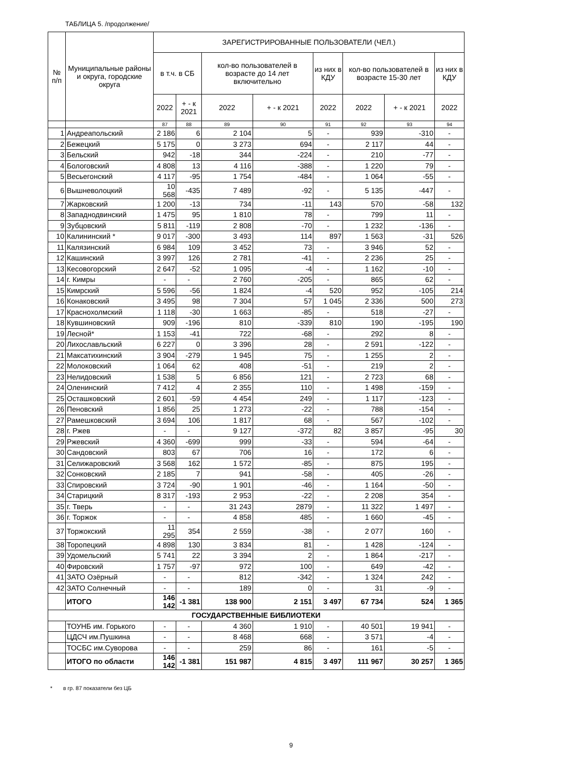ТАБЛИЦА 5. /продолжение/
| № п/п | Муниципальные районы и округа, городские округа | ЗАРЕГИСТРИРОВАННЫЕ ПОЛЬЗОВАТЕЛИ (ЧЕЛ.) | | | | | | | |
| --- | --- | --- | --- | --- | --- | --- | --- | --- | --- |
| | | в т.ч. в СБ | | кол-во пользователей в возрасте до 14 лет включительно | | из них в КДУ | кол-во пользователей в возрасте 15-30 лет | | из них в КДУ |
| | | 2022 | + - к 2021 | 2022 | + - к 2021 | 2022 | 2022 | + - к 2021 | 2022 |
| | | 87 | 88 | 89 | 90 | 91 | 92 | 93 | 94 |
| 1 | Андреапольский | 2 186 | 6 | 2 104 | 5 | - | 939 | -310 | - |
| 2 | Бежецкий | 5 175 | 0 | 3 273 | 694 | - | 2 117 | 44 | - |
| 3 | Бельский | 942 | -18 | 344 | -224 | - | 210 | -77 | - |
| 4 | Бологовский | 4 808 | 13 | 4 116 | -388 | - | 1 220 | 79 | - |
| 5 | Весьегонский | 4 117 | -95 | 1 754 | -484 | - | 1 064 | -55 | - |
| 6 | Вышневолоцкий | 10 568 | -435 | 7 489 | -92 | - | 5 135 | -447 | - |
| 7 | Жарковский | 1 200 | -13 | 734 | -11 | 143 | 570 | -58 | 132 |
| 8 | Западнодвинский | 1 475 | 95 | 1 810 | 78 | - | 799 | 11 | - |
| 9 | Зубцовский | 5 811 | -119 | 2 808 | -70 | - | 1 232 | -136 | - |
| 10 | Калининский * | 9 017 | -300 | 3 493 | 114 | 897 | 1 563 | -31 | 526 |
| 11 | Калязинский | 6 984 | 109 | 3 452 | 73 | - | 3 946 | 52 | - |
| 12 | Кашинский | 3 997 | 126 | 2 781 | -41 | - | 2 236 | 25 | - |
| 13 | Кесовогорский | 2 647 | -52 | 1 095 | -4 | - | 1 162 | -10 | - |
| 14 | г. Кимры | - | - | 2 760 | -205 | - | 865 | 62 | - |
| 15 | Кимрский | 5 596 | -56 | 1 824 | -4 | 520 | 952 | -105 | 214 |
| 16 | Конаковский | 3 495 | 98 | 7 304 | 57 | 1 045 | 2 336 | 500 | 273 |
| 17 | Краснохолмский | 1 118 | -30 | 1 663 | -85 | - | 518 | -27 | - |
| 18 | Кувшиновский | 909 | -196 | 810 | -339 | 810 | 190 | -195 | 190 |
| 19 | Лесной* | 1 153 | -41 | 722 | -68 | - | 292 | 8 | - |
| 20 | Лихославльский | 6 227 | 0 | 3 396 | 28 | - | 2 591 | -122 | - |
| 21 | Максатихинский | 3 904 | -279 | 1 945 | 75 | - | 1 255 | 2 | - |
| 22 | Молоковский | 1 064 | 62 | 408 | -51 | - | 219 | 2 | - |
| 23 | Нелидовский | 1 538 | 5 | 6 856 | 121 | - | 2 723 | 68 | - |
| 24 | Оленинский | 7 412 | 4 | 2 355 | 110 | - | 1 498 | -159 | - |
| 25 | Осташковский | 2 601 | -59 | 4 454 | 249 | - | 1 117 | -123 | - |
| 26 | Пеновский | 1 856 | 25 | 1 273 | -22 | - | 788 | -154 | - |
| 27 | Рамешковский | 3 694 | 106 | 1 817 | 68 | - | 567 | -102 | - |
| 28 | г. Ржев | - | - | 9 127 | -372 | 82 | 3 857 | -95 | 30 |
| 29 | Ржевский | 4 360 | -699 | 999 | -33 | - | 594 | -64 | - |
| 30 | Сандовский | 803 | 67 | 706 | 16 | - | 172 | 6 | - |
| 31 | Селижаровский | 3 568 | 162 | 1 572 | -85 | - | 875 | 195 | - |
| 32 | Сонковский | 2 185 | 7 | 941 | -58 | - | 405 | -26 | - |
| 33 | Спировский | 3 724 | -90 | 1 901 | -46 | - | 1 164 | -50 | - |
| 34 | Старицкий | 8 317 | -193 | 2 953 | -22 | - | 2 208 | 354 | - |
| 35 | г. Тверь | - | - | 31 243 | 2879 | - | 11 322 | 1 497 | - |
| 36 | г. Торжок | - | - | 4 858 | 485 | - | 1 660 | -45 | - |
| 37 | Торжокский | 11 295 | 354 | 2 559 | -38 | - | 2 077 | 160 | - |
| 38 | Торопецкий | 4 898 | 130 | 3 834 | 81 | - | 1 428 | -124 | - |
| 39 | Удомельский | 5 741 | 22 | 3 394 | 2 | - | 1 864 | -217 | - |
| 40 | Фировский | 1 757 | -97 | 972 | 100 | - | 649 | -42 | - |
| 41 | ЗАТО Озёрный | - | - | 812 | -342 | - | 1 324 | 242 | - |
| 42 | ЗАТО Солнечный | - | - | 189 | 0 | - | 31 | -9 | - |
| | ИТОГО | 146 142 | -1 381 | 138 900 | 2 151 | 3 497 | 67 734 | 524 | 1 365 |
| ГОСУДАРСТВЕННЫЕ БИБЛИОТЕКИ | | | | | | | | | |
| | ТОУНБ им. Горького | - | - | 4 360 | 1 910 | - | 40 501 | 19 941 | - |
| | ЦДСЧ им.Пушкина | - | - | 8 468 | 668 | - | 3 571 | -4 | - |
| | ТОСБС им.Суворова | - | - | 259 | 86 | - | 161 | -5 | - |
| | ИТОГО по области | 146 142 | -1 381 | 151 987 | 4 815 | 3 497 | 111 967 | 30 257 | 1 365 |
* в гр. 87 показатели без ЦБ
9